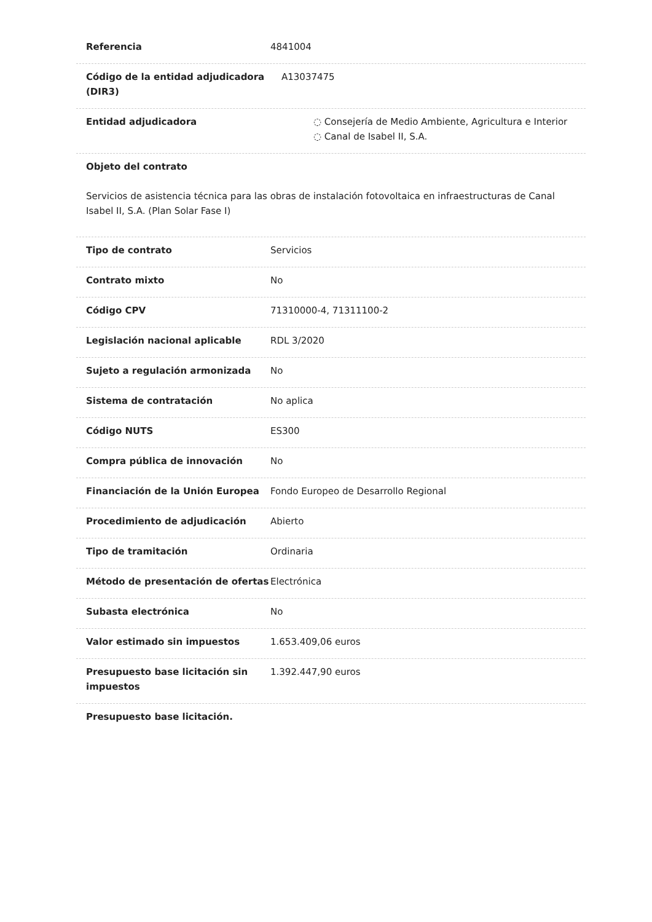Referencia 4841004
Código de la entidad adjudicadora (DIR3)
A13037475
Entidad adjudicadora ◌ Consejería de Medio Ambiente, Agricultura e Interior
◌ Canal de Isabel II, S.A.
Objeto del contrato
Servicios de asistencia técnica para las obras de instalación fotovoltaica en infraestructuras de Canal Isabel II, S.A. (Plan Solar Fase I)
Tipo de contrato Servicios
Contrato mixto No
Código CPV 71310000-4, 71311100-2
Legislación nacional aplicable RDL 3/2020
Sujeto a regulación armonizada No
Sistema de contratación No aplica
Código NUTS ES300
Compra pública de innovación No
Financiación de la Unión Europea Fondo Europeo de Desarrollo Regional
Procedimiento de adjudicación Abierto
Tipo de tramitación Ordinaria
Método de presentación de ofertas Electrónica
Subasta electrónica No
Valor estimado sin impuestos 1.653.409,06 euros
Presupuesto base licitación sin impuestos
1.392.447,90 euros
Presupuesto base licitación.